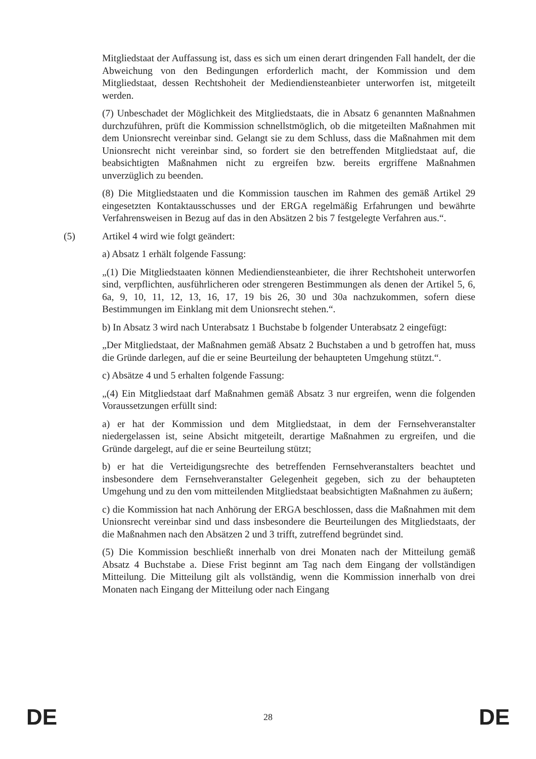Mitgliedstaat der Auffassung ist, dass es sich um einen derart dringenden Fall handelt, der die Abweichung von den Bedingungen erforderlich macht, der Kommission und dem Mitgliedstaat, dessen Rechtshoheit der Mediendiensteanbieter unterworfen ist, mitgeteilt werden.
(7) Unbeschadet der Möglichkeit des Mitgliedstaats, die in Absatz 6 genannten Maßnahmen durchzuführen, prüft die Kommission schnellstmöglich, ob die mitgeteilten Maßnahmen mit dem Unionsrecht vereinbar sind. Gelangt sie zu dem Schluss, dass die Maßnahmen mit dem Unionsrecht nicht vereinbar sind, so fordert sie den betreffenden Mitgliedstaat auf, die beabsichtigten Maßnahmen nicht zu ergreifen bzw. bereits ergriffene Maßnahmen unverzüglich zu beenden.
(8) Die Mitgliedstaaten und die Kommission tauschen im Rahmen des gemäß Artikel 29 eingesetzten Kontaktausschusses und der ERGA regelmäßig Erfahrungen und bewährte Verfahrensweisen in Bezug auf das in den Absätzen 2 bis 7 festgelegte Verfahren aus.“.
(5) Artikel 4 wird wie folgt geändert:
a) Absatz 1 erhält folgende Fassung:
„(1) Die Mitgliedstaaten können Mediendiensteanbieter, die ihrer Rechtshoheit unterworfen sind, verpflichten, ausführlicheren oder strengeren Bestimmungen als denen der Artikel 5, 6, 6a, 9, 10, 11, 12, 13, 16, 17, 19 bis 26, 30 und 30a nachzukommen, sofern diese Bestimmungen im Einklang mit dem Unionsrecht stehen.“.
b) In Absatz 3 wird nach Unterabsatz 1 Buchstabe b folgender Unterabsatz 2 eingefügt:
„Der Mitgliedstaat, der Maßnahmen gemäß Absatz 2 Buchstaben a und b getroffen hat, muss die Gründe darlegen, auf die er seine Beurteilung der behaupteten Umgehung stützt.“.
c) Absätze 4 und 5 erhalten folgende Fassung:
„(4) Ein Mitgliedstaat darf Maßnahmen gemäß Absatz 3 nur ergreifen, wenn die folgenden Voraussetzungen erfüllt sind:
a) er hat der Kommission und dem Mitgliedstaat, in dem der Fernsehveranstalter niedergelassen ist, seine Absicht mitgeteilt, derartige Maßnahmen zu ergreifen, und die Gründe dargelegt, auf die er seine Beurteilung stützt;
b) er hat die Verteidigungsrechte des betreffenden Fernsehveranstalters beachtet und insbesondere dem Fernsehveranstalter Gelegenheit gegeben, sich zu der behaupteten Umgehung und zu den vom mitteilenden Mitgliedstaat beabsichtigten Maßnahmen zu äußern;
c) die Kommission hat nach Anhörung der ERGA beschlossen, dass die Maßnahmen mit dem Unionsrecht vereinbar sind und dass insbesondere die Beurteilungen des Mitgliedstaats, der die Maßnahmen nach den Absätzen 2 und 3 trifft, zutreffend begründet sind.
(5) Die Kommission beschließt innerhalb von drei Monaten nach der Mitteilung gemäß Absatz 4 Buchstabe a. Diese Frist beginnt am Tag nach dem Eingang der vollständigen Mitteilung. Die Mitteilung gilt als vollständig, wenn die Kommission innerhalb von drei Monaten nach Eingang der Mitteilung oder nach Eingang
DE 28 DE